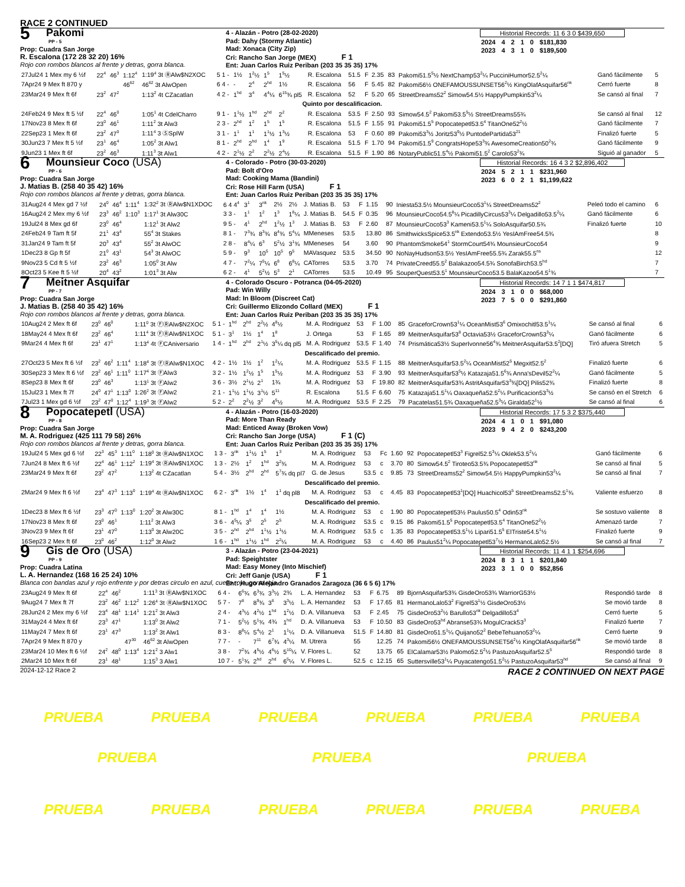RACE 2 CONTINUED
5 Pakomi
PP - 5
Prop: Cuadra San Jorge
R. Escalona (172 28 32 20) 16%
Rojo con rombos blancos al frente y detras, gorra blanca.
4 - Alazán - Potro (28-02-2020)
Pad: Dahy (Stormy Atlantic)
Mad: Xonaca (City Zip)
Cri: Rancho San Jorge (MEX) F 1
Ent: Juan Carlos Ruiz Periban (203 35 35 35) 17%
Historial Records: 11 6 3 0 $439,650
| 2024 | 4 | 2 | 1 | 0 | $181,830 |
| 2023 | 4 | 3 | 1 | 0 | $189,500 |
| 27Jul24 1 Mex my 6 ½f | 22<sup>4</sup> | 46<sup>3</sup> | 1:12<sup>4</sup> | 1:19<sup>4</sup> 3t ⓇAlw$N2XOC | 5 1 - | 1½ | 1<sup>2</sup>½ | 1<sup>5</sup> | 1<sup>5</sup>½ | R. Escalona | 51.5 | F | 2.35 | 83 | Pakomi51.5<sup>5</sup>½ NextChamp53<sup>2</sup>¼ PucciniHumor52.5<sup>2</sup>¼ | Ganó fácilmente | 5 |
| 7Apr24 9 Mex ft 870 y | | | 46<sup>62</sup> | 46<sup>62</sup> 3t AlwOpen | 6 4 - | - | 2<sup>4</sup> | 2<sup>hd</sup> | 1½ | R. Escalona | 56 | F | 5.45 | 82 | Pakomi56½ ONEFAMOUSSUNSET56<sup>2</sup>½ KingOlafAsquifar56<sup>nk</sup> | Cerró fuerte | 8 |
| 23Mar24 9 Mex ft 6f | 23<sup>2</sup> | 47<sup>2</sup> | | 1:13<sup>2</sup> 4t CZacatlan | 4 2 - | 1<sup>hd</sup> | 3<sup>4</sup> | 4<sup>4</sup>¼ | 6<sup>15</sup>¾ pl5 | R. Escalona | 52 | F | 5.20 | 65 | StreetDreams52<sup>2</sup> Simow54.5½ HappyPumpkin53<sup>2</sup>¼ | Se cansó al final | 7 |
| Quinto por descalificacion. | | | | | | | | | | | | | | | | | |
| 24Feb24 9 Mex ft 5 ½f | 22<sup>4</sup> | 46<sup>0</sup> | | 1:05<sup>1</sup> 4t CdelCharro | 9 1 - | 1<sup>1</sup>½ | 1<sup>hd</sup> | 2<sup>hd</sup> | 2<sup>2</sup> | R. Escalona | 53.5 | F | 2.50 | 93 | Simow54.5<sup>2</sup> Pakomi53.5<sup>5</sup>½ StreetDreams55¾ | Se cansó al final | 12 |
| 17Nov23 8 Mex ft 6f | 23<sup>0</sup> | 46<sup>1</sup> | | 1:11<sup>2</sup> 3t Alw3 | 2 3 - | 2<sup>hd</sup> | 1<sup>2</sup> | 1<sup>5</sup> | 1<sup>5</sup> | R. Escalona | 51.5 | F | 1.55 | 91 | Pakomi51.5<sup>5</sup> Popocatepetl53.5<sup>4</sup> TitanOne52<sup>2</sup>½ | Ganó fácilmente | 7 |
| 22Sep23 1 Mex ft 6f | 23<sup>2</sup> | 47<sup>0</sup> | | 1:11<sup>4</sup> 3 ⓈSpIW | 3 1 - | 1<sup>1</sup> | 1<sup>1</sup> | 1<sup>1</sup>½ | 1<sup>3</sup>½ | R. Escalona | 53 | F | 0.60 | 89 | Pakomi53<sup>3</sup>½ Joritz53<sup>9</sup>½ PuntodePartida53<sup>21</sup> | Finalizó fuerte | 5 |
| 30Jun23 7 Mex ft 5 ½f | 23<sup>1</sup> | 46<sup>4</sup> | | 1:05<sup>2</sup> 3t Alw1 | 8 1 - | 2<sup>hd</sup> | 2<sup>hd</sup> | 1<sup>4</sup> | 1<sup>9</sup> | R. Escalona | 51.5 | F | 1.70 | 94 | Pakomi51.5<sup>9</sup> CongratsHope53<sup>3</sup>¾ AwesomeCreation50<sup>2</sup>¾ | Ganó fácilmente | 9 |
| 9Jun23 1 Mex ft 6f | 23<sup>2</sup> | 46<sup>3</sup> | | 1:11<sup>3</sup> 3t Alw1 | 4 2 - | 2<sup>1</sup>½ | 2<sup>2</sup> | 2<sup>2</sup>½ | 2<sup>4</sup>½ | R. Escalona | 51.5 | F | 1.90 | 86 | NotaryPublic51.5<sup>4</sup>½ Pakomi51.5<sup>2</sup> Carolo53<sup>2</sup>¾ | Siguió al ganador | 5 |
6 Mounsieur Coco (USA)
PP - 6
Prop: Cuadra San Jorge
J. Matias B. (258 40 35 42) 16%
Rojo con rombos blancos al frente y detras, gorra blanca.
4 - Colorado - Potro (30-03-2020)
Pad: Bolt d'Oro
Mad: Cooking Mama (Bandini)
Cri: Rose Hill Farm (USA) F 1
Ent: Juan Carlos Ruiz Periban (203 35 35 35) 17%
Historial Records: 16 4 3 2 $2,896,402
| 2024 | 5 | 2 | 1 | 1 | $231,960 |
| 2023 | 6 | 0 | 2 | 1 | $1,199,622 |
| 31Aug24 4 Mex gd 7 ½f | 24<sup>0</sup> | 46<sup>4</sup> | 1:11<sup>4</sup> | 1:32<sup>2</sup> 3t ⓇAlw$N1XDOC | 6 4 4<sup>4</sup> | 3<sup>1</sup> | 3<sup>nk</sup> | 2½ | 2½ | J. Matias B. | 53 | F | 1.15 | 90 | Iniesta53.5½ MounsieurCoco53<sup>1</sup>¼ StreetDreams52<sup>2</sup> | Peleó todo el camino | 6 |
| 16Aug24 2 Mex my 6 ½f | 23<sup>3</sup> | 46<sup>2</sup> | 1:10<sup>3</sup> | 1:17<sup>1</sup> 3t Alw30C | 3 3 - | 1<sup>1</sup> | 1<sup>2</sup> | 1<sup>3</sup> | 1<sup>8</sup>¼ | J. Matias B. | 54.5 | F | 0.35 | 96 | MounsieurCoco54.5<sup>8</sup>¼ PicadillyCircus53<sup>3</sup>¼ Delgadillo53.5<sup>2</sup>¼ | Ganó fácilmente | 6 |
| 19Jul24 8 Mex gd 6f | 23<sup>0</sup> | 46<sup>4</sup> | | 1:12<sup>1</sup> 3t Alw2 | 9 5 - | 4<sup>1</sup> | 2<sup>hd</sup> | 1<sup>2</sup>½ | 1<sup>3</sup> | J. Matias B. | 53 | F | 2.60 | 87 | MounsieurCoco53<sup>3</sup> Kameni53.5<sup>1</sup>¼ SoloAsquifar50.5¾ | Finalizó fuerte | 10 |
| 24Feb24 9 Tam ft 5f | 21<sup>1</sup> | 43<sup>4</sup> | | 55<sup>4</sup> 3t Stakes | 8 1 - | 7<sup>3</sup>¾ | 8<sup>3</sup>¾ | 8<sup>4</sup>¾ | 5<sup>4</sup>¼ | MMeneses | 53.5 | | 13.80 | 86 | SmithwicksSpice53.5<sup>nk</sup> Extendo53.5½ YesIAmFree54.5¾ | | 8 |
| 31Jan24 9 Tam ft 5f | 20<sup>3</sup> | 43<sup>4</sup> | | 55<sup>2</sup> 3t AlwOC | 2 8 - | 8<sup>4</sup>¼ | 6<sup>3</sup> | 5<sup>2</sup>½ | 3<sup>1</sup>¾ | MMeneses | 54 | | 3.60 | 90 | PhantomSmoke54<sup>1</sup> StormCourt54¾ MounsieurCoco54 | | 9 |
| 1Dec23 8 Gp ft 5f | 21<sup>0</sup> | 43<sup>1</sup> | | 54<sup>3</sup> 3t AlwOC | 5 9 - | 9<sup>3</sup> | 10<sup>5</sup> | 10<sup>5</sup> | 9<sup>5</sup> | MAVasquez | 53.5 | | 34.50 | 90 | NoNayHudson53.5½ YesIAmFree55.5¾ Zarak55.5<sup>ns</sup> | | 12 |
| 9Nov23 5 Cd ft 5 ½f | 23<sup>2</sup> | 46<sup>3</sup> | | 1:05<sup>0</sup> 3t Alw | 4 7 - | 7<sup>2</sup>¼ | 7<sup>5</sup>¼ | 6<sup>8</sup> | 6<sup>8</sup>¼ | CATorres | 53.5 | | 3.70 | 74 | PrivateCreed55.5<sup>2</sup> Balakazoo54.5¾ SonofaBirch53.5<sup>hd</sup> | | 7 |
| 8Oct23 5 Kee ft 5 ½f | 20<sup>4</sup> | 43<sup>2</sup> | | 1:01<sup>3</sup> 3t Alw | 6 2 - | 4<sup>1</sup> | 5<sup>2</sup>½ | 5<sup>3</sup> | 2<sup>1</sup> | CATorres | 53.5 | | 10.49 | 95 | SouperQuest53.5<sup>1</sup> MounsieurCoco53.5 BalaKazoo54.5<sup>1</sup>¾ | | 7 |
7 Meitner Asquifar
PP - 7
Prop: Cuadra San Jorge
J. Matias B. (258 40 35 42) 16%
Rojo con rombos blancos al frente y detras, gorra blanca.
4 - Colorado Oscuro - Potranca (04-05-2020)
Pad: Win Willy
Mad: In Bloom (Discreet Cat)
Cri: Guillermo Elizondo Collard (MEX) F 1
Ent: Juan Carlos Ruiz Periban (203 35 35 35) 17%
Historial Records: 14 7 1 1 $474,817
| 2024 | 3 | 1 | 0 | 0 | $68,000 |
| 2023 | 7 | 5 | 0 | 0 | $291,860 |
| 10Aug24 2 Mex ft 6f | 23<sup>0</sup> | 46<sup>0</sup> | | 1:11<sup>0</sup> 3t ⒻⓇAlw$N2XOC | 5 1 - | 1<sup>hd</sup> | 2<sup>hd</sup> | 2<sup>2</sup>½ | 4<sup>8</sup>½ | M. A. Rodriguez | 53 | F | 1.00 | 85 | GraceforCrown53<sup>1</sup>¼ OceanMist53<sup>6</sup> Omixochitl53.5<sup>1</sup>¼ | Se cansó al final | 6 |
| 18May24 4 Mex ft 6f | 23<sup>2</sup> | 46<sup>4</sup> | | 1:11<sup>4</sup> 3t ⒻⓇAlw$N1XOC | 5 1 - | 3<sup>1</sup> | 1½ | 1<sup>4</sup> | 1<sup>8</sup> | J. Ortega | 53 | F | 1.65 | 89 | MeitnerAsquifar53<sup>8</sup> Octavia53½ GraceforCrown53<sup>3</sup>¼ | Ganó fácilmente | 6 |
| 9Mar24 4 Mex ft 6f | 23<sup>1</sup> | 47<sup>1</sup> | | 1:13<sup>4</sup> 4t ⒻCAniversario | 1 4 - | 1<sup>hd</sup> | 2<sup>hd</sup> | 2<sup>1</sup>½ | 3<sup>5</sup>¼ dq pl5 | M. A. Rodriguez | 53.5 | F | 1.40 | 74 | Prismática53½ SuperIvonne56<sup>4</sup>¾ MeitnerAsquifar53.5<sup>2</sup>[DQ] | Tiró afuera Stretch | 5 |
| Descalificado del premio. | | | | | | | | | | | | | | | | | |
| 27Oct23 5 Mex ft 6 ½f | 23<sup>2</sup> | 46<sup>2</sup> | 1:11<sup>4</sup> | 1:18<sup>4</sup> 3t ⒻⓇAlw$N1XOC | 4 2 - | 1½ | 1½ | 1<sup>2</sup> | 1<sup>2</sup>¼ | M. A. Rodriguez | 53.5 | F | 1.15 | 88 | MeitnerAsquifar53.5<sup>2</sup>¼ OceanMist52<sup>5</sup> Megxit52.5<sup>2</sup> | Finalizó fuerte | 6 |
| 30Sep23 3 Mex ft 6 ½f | 23<sup>2</sup> | 46<sup>1</sup> | 1:11<sup>0</sup> | 1:17<sup>4</sup> 3t ⒻAlw3 | 3 2 - | 1½ | 1<sup>2</sup>½ | 1<sup>5</sup> | 1<sup>5</sup>½ | M. A. Rodriguez | 53 | F | 3.90 | 93 | MeitnerAsquifar53<sup>5</sup>½ Katazaja51.5<sup>6</sup>¾ Anna'sDevil52<sup>2</sup>¼ | Ganó fácilmente | 5 |
| 8Sep23 8 Mex ft 6f | 23<sup>0</sup> | 46<sup>3</sup> | | 1:13<sup>1</sup> 3t ⒻAlw2 | 3 6 - | 3½ | 2<sup>1</sup>½ | 2<sup>1</sup> | 1¾ | M. A. Rodriguez | 53 | F | 19.80 | 82 | MeitnerAsquifar53¾ AstritAsquifar53<sup>3</sup>¾[DQ] Pilis52¾ | Finalizó fuerte | 8 |
| 15Jul23 1 Mex ft 7f | 24<sup>0</sup> | 47<sup>1</sup> | 1:13<sup>0</sup> | 1:26<sup>2</sup> 3t ⒻAlw2 | 2 1 - | 1<sup>1</sup>½ | 1<sup>1</sup>½ | 3<sup>1</sup>½ | 5<sup>11</sup> | R. Escalona | 51.5 | F | 6.60 | 75 | Katazaja51.5<sup>1</sup>¼ Oaxaqueña52.5<sup>2</sup>¼ Purificacion53<sup>3</sup>½ | Se cansó en el Stretch | 6 |
| 7Jul23 1 Mex gd 6 ½f | 23<sup>2</sup> | 47<sup>0</sup> | 1:12<sup>4</sup> | 1:19<sup>3</sup> 3t ⒻAlw2 | 5 2 - | 2<sup>2</sup> | 2<sup>2</sup>½ | 3<sup>2</sup> | 4<sup>5</sup>½ | M. A. Rodriguez | 53.5 | F | 2.25 | 79 | Pacatelas51.5¾ Oaxaqueña52.5<sup>3</sup>¼ Giralda52<sup>1</sup>½ | Se cansó al final | 6 |
8 Popocatepetl (USA)
PP - 8
Prop: Cuadra San Jorge
M. A. Rodriguez (425 111 79 58) 26%
Rojo con rombos blancos al frente y detras, gorra blanca.
4 - Alazán - Potro (16-03-2020)
Pad: More Than Ready
Mad: Enticed Away (Broken Vow)
Cri: Rancho San Jorge (USA) F 1 (C)
Ent: Juan Carlos Ruiz Periban (203 35 35 35) 17%
Historial Records: 17 5 3 2 $375,440
| 2024 | 4 | 1 | 0 | 1 | $91,080 |
| 2023 | 9 | 4 | 2 | 0 | $243,200 |
| 19Jul24 5 Mex gd 6 ½f | 22<sup>3</sup> | 45<sup>3</sup> | 1:11<sup>0</sup> | 1:18<sup>0</sup> 3t ⓇAlw$N1XOC | 1 3 - | 3<sup>nk</sup> | 1<sup>1</sup>½ | 1<sup>5</sup> | 1<sup>3</sup> | M. A. Rodriguez | 53 | Fc | 1.60 | 92 | Popocatepetl53<sup>3</sup> Figrel52.5<sup>3</sup>¼ Oklek53.5<sup>2</sup>¼ | Ganó fácilmente | 6 |
| 7Jun24 8 Mex ft 6 ½f | 22<sup>4</sup> | 46<sup>1</sup> | 1:12<sup>2</sup> | 1:19<sup>4</sup> 3t ⓇAlw$N1XOC | 1 3 - | 2½ | 1<sup>2</sup> | 1<sup>hd</sup> | 3<sup>2</sup>¾ | M. A. Rodriguez | 53 | c | 3.70 | 80 | Simow54.5<sup>2</sup> Tiroteo53.5¾ Popocatepetl53<sup>nk</sup> | Se cansó al final | 5 |
| 23Mar24 9 Mex ft 6f | 23<sup>2</sup> | 47<sup>2</sup> | | 1:13<sup>2</sup> 4t CZacatlan | 5 4 - | 3½ | 2<sup>hd</sup> | 2<sup>hd</sup> | 5<sup>7</sup>¾ dq pl7 | G. de Jesus | 53.5 | c | 9.85 | 73 | StreetDreams52<sup>2</sup> Simow54.5½ HappyPumpkin53<sup>2</sup>¼ | Se cansó al final | 7 |
| Descalificado del premio. | | | | | | | | | | | | | | | | | |
| 2Mar24 9 Mex ft 6 ½f | 23<sup>4</sup> | 47<sup>3</sup> | 1:13<sup>0</sup> | 1:19<sup>4</sup> 4t ⓇAlw$N1XOC | 6 2 - | 3<sup>nk</sup> | 1½ | 1<sup>4</sup> | 1<sup>1</sup> dq pl8 | M. A. Rodriguez | 53 | c | 4.45 | 83 | Popocatepetl53<sup>1</sup>[DQ] Huachicol53<sup>5</sup> StreetDreams52.5<sup>1</sup>¾ | Valiente esfuerzo | 8 |
| Descalificado del premio. | | | | | | | | | | | | | | | | | |
| 1Dec23 8 Mex ft 6 ½f | 23<sup>3</sup> | 47<sup>0</sup> | 1:13<sup>0</sup> | 1:20<sup>2</sup> 3t Alw30C | 8 1 - | 1<sup>hd</sup> | 1<sup>4</sup> | 1<sup>4</sup> | 1½ | M. A. Rodriguez | 53 | c | 1.90 | 80 | Popocatepetl53½ Paulus50.5<sup>4</sup> Odin53<sup>nk</sup> | Se sostuvo valiente | 8 |
| 17Nov23 8 Mex ft 6f | 23<sup>0</sup> | 46<sup>1</sup> | | 1:11<sup>2</sup> 3t Alw3 | 3 6 - | 4<sup>5</sup>¼ | 3<sup>5</sup> | 2<sup>5</sup> | 2<sup>5</sup> | M. A. Rodriguez | 53.5 | c | 9.15 | 86 | Pakomi51.5<sup>5</sup> Popocatepetl53.5<sup>4</sup> TitanOne52<sup>2</sup>½ | Amenazó tarde | 7 |
| 3Nov23 9 Mex ft 6f | 23<sup>1</sup> | 47<sup>0</sup> | | 1:13<sup>0</sup> 3t Alw20C | 3 5 - | 2<sup>hd</sup> | 2<sup>hd</sup> | 1<sup>1</sup>½ | 1<sup>1</sup>½ | M. A. Rodriguez | 53.5 | c | 1.35 | 83 | Popocatepetl53.5<sup>1</sup>½ Lipari51.5<sup>5</sup> ElTriste54.5<sup>1</sup>½ | Finalizó fuerte | 9 |
| 16Sep23 2 Mex ft 6f | 23<sup>0</sup> | 46<sup>2</sup> | | 1:12<sup>0</sup> 3t Alw2 | 1 6 - | 1<sup>hd</sup> | 1<sup>1</sup>½ | 1<sup>hd</sup> | 2<sup>2</sup>¼ | M. A. Rodriguez | 53 | c | 4.40 | 86 | Paulus51<sup>2</sup>¼ Popocatepetl53<sup>7</sup>½ HermanoLalo52.5½ | Se cansó al final | 7 |
9 Gis de Oro (USA)
PP - 9
Prop: Cuadra Latina
L. A. Hernandez (168 16 25 24) 10%
Blanca con bandas azul y rojo enfrente y por detras circulo en azul, cuello rojo, gorra roja.
3 - Alazán - Potro (23-04-2021)
Pad: Speightster
Mad: Easy Money (Into Mischief)
Cri: Jeff Ganje (USA) F 1
Ent: Hugo Alejandro Granados Zaragoza (36 6 5 6) 17%
Historial Records: 11 4 1 1 $254,696
| 2024 | 8 | 3 | 1 | 1 | $201,840 |
| 2023 | 3 | 1 | 0 | 0 | $52,856 |
| 23Aug24 9 Mex ft 6f | 22<sup>4</sup> | 46<sup>2</sup> | | 1:11<sup>3</sup> 3t ⓇAlw$N1XOC | 6 4 - | 6<sup>6</sup>¾ | 6<sup>3</sup>¾ | 3<sup>3</sup>½ | 2¾ | L. A. Hernandez | 53 | F | 6.75 | 89 | BjornAsquifar53¾ GisdeOro53¾ WarriorG53½ | Respondió tarde | 8 |
| 9Aug24 7 Mex ft 7f | 23<sup>2</sup> | 46<sup>2</sup> | 1:12<sup>2</sup> | 1:26<sup>4</sup> 3t ⓇAlw$N1XOC | 5 7 - | 7<sup>8</sup> | 8<sup>9</sup>¾ | 3<sup>6</sup> | 3<sup>3</sup>½ | L. A. Hernandez | 53 | F | 17.65 | 81 | HermanoLalo53<sup>2</sup> Figrel53<sup>1</sup>½ GisdeOro53½ | Se movió tarde | 8 |
| 28Jun24 2 Mex my 6 ½f | 23<sup>4</sup> | 48<sup>1</sup> | 1:14<sup>1</sup> | 1:21<sup>2</sup> 3t Alw3 | 2 4 - | 4<sup>3</sup>½ | 4<sup>2</sup>½ | 1<sup>hd</sup> | 1<sup>2</sup>½ | D. A. Villanueva | 53 | F | 2.45 | 75 | GisdeOro53<sup>2</sup>½ Barullo53<sup>nk</sup> Delgadillo53<sup>4</sup> | Cerró fuerte | 5 |
| 31May24 4 Mex ft 6f | 23<sup>3</sup> | 47<sup>1</sup> | | 1:13<sup>0</sup> 3t Alw2 | 7 1 - | 5<sup>2</sup>½ | 5<sup>1</sup>¾ | 4¾ | 1<sup>hd</sup> | D. A. Villanueva | 53 | F | 10.50 | 83 | GisdeOro53<sup>hd</sup> Abranse53¾ MogulCrack53<sup>3</sup> | Finalizó fuerte | 7 |
| 11May24 7 Mex ft 6f | 23<sup>1</sup> | 47<sup>3</sup> | | 1:13<sup>2</sup> 3t Alw1 | 8 3 - | 8<sup>8</sup>¼ | 5<sup>4</sup>½ | 2<sup>1</sup> | 1<sup>1</sup>¼ | D. A. Villanueva | 51.5 | F | 14.80 | 81 | GisdeOro51.5<sup>1</sup>¼ Quijano52<sup>2</sup> BebeTehuano53<sup>2</sup>¼ | Cerró fuerte | 9 |
| 7Apr24 9 Mex ft 870 y | | | 47<sup>30</sup> | 46<sup>62</sup> 3t AlwOpen | 7 7 - | - | 7<sup>11</sup> | 6<sup>7</sup>¾ | 4<sup>3</sup>¼ | M. Utrera | 55 | | 12.25 | 74 | Pakomi56½ ONEFAMOUSSUNSET56<sup>2</sup>½ KingOlafAsquifar56<sup>nk</sup> | Se movió tarde | 8 |
| 23Mar24 10 Mex ft 6 ½f | 24<sup>2</sup> | 48<sup>0</sup> | 1:13<sup>4</sup> | 1:21<sup>2</sup> 3 Alw1 | 3 8 - | 7<sup>2</sup>¾ | 4<sup>5</sup>½ | 4<sup>6</sup>½ | 5<sup>10</sup>¼ | V. Flores L. | 52 | | 13.75 | 65 | ElCalamar53½ Palomo52.5<sup>2</sup>½ PastuzoAsquifar52.5<sup>5</sup> | Respondió tarde | 8 |
| 2Mar24 10 Mex ft 6f | 23<sup>1</sup> | 48<sup>1</sup> | | 1:15<sup>3</sup> 3 Alw1 | 10 7 - | 5<sup>1</sup>¾ | 2<sup>hd</sup> | 2<sup>hd</sup> | 6<sup>5</sup>¼ | V. Flores L. | 52.5 | c | 12.15 | 65 | Suttersville53<sup>1</sup>¼ Puyacatengo51.5<sup>2</sup>½ PastuzoAsquifar53<sup>hd</sup> | Se cansó al final | 9 |
2024-12-12 Race 2 RACE 2 CONTINUED ON NEXT PAGE
PRUEBA PRUEBA PRUEBA PRUEBA PRUEBA PRUEBA
PRUEBA PRUEBA PRUEBA
PRUEBA PRUEBA PRUEBA PRUEBA PRUEBA PRUEBA